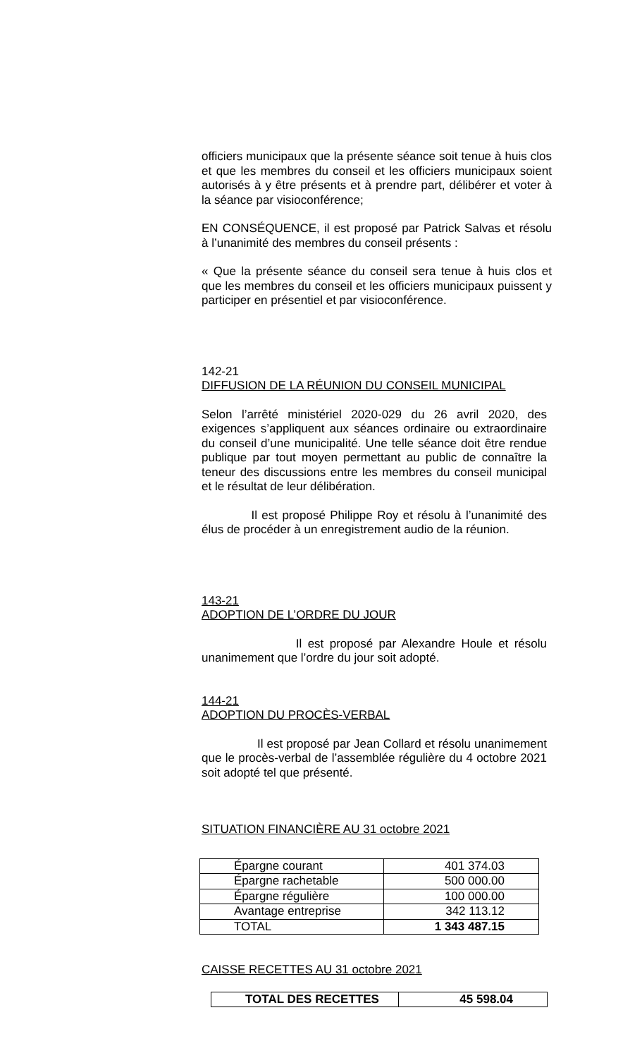officiers municipaux que la présente séance soit tenue à huis clos et que les membres du conseil et les officiers municipaux soient autorisés à y être présents et à prendre part, délibérer et voter à la séance par visioconférence;
EN CONSÉQUENCE, il est proposé par Patrick Salvas et résolu à l’unanimité des membres du conseil présents :
« Que la présente séance du conseil sera tenue à huis clos et que les membres du conseil et les officiers municipaux puissent y participer en présentiel et par visioconférence.
142-21
DIFFUSION DE LA RÉUNION DU CONSEIL MUNICIPAL
Selon l’arrêté ministériel 2020-029 du 26 avril 2020, des exigences s’appliquent aux séances ordinaire ou extraordinaire du conseil d’une municipalité. Une telle séance doit être rendue publique par tout moyen permettant au public de connaître la teneur des discussions entre les membres du conseil municipal et le résultat de leur délibération.
Il est proposé Philippe Roy et résolu à l’unanimité des élus de procéder à un enregistrement audio de la réunion.
143-21
ADOPTION DE L’ORDRE DU JOUR
Il est proposé par Alexandre Houle et résolu unanimement que l’ordre du jour soit adopté.
144-21
ADOPTION DU PROCÈS-VERBAL
Il est proposé par Jean Collard et résolu unanimement que le procès-verbal de l’assemblée régulière du 4 octobre 2021 soit adopté tel que présenté.
SITUATION FINANCIÈRE AU 31 octobre 2021
| Épargne courant | 401 374.03 |
| Épargne rachetable | 500 000.00 |
| Épargne régulière | 100 000.00 |
| Avantage entreprise | 342 113.12 |
| TOTAL | 1 343 487.15 |
CAISSE RECETTES AU 31 octobre 2021
| TOTAL DES RECETTES | 45 598.04 |